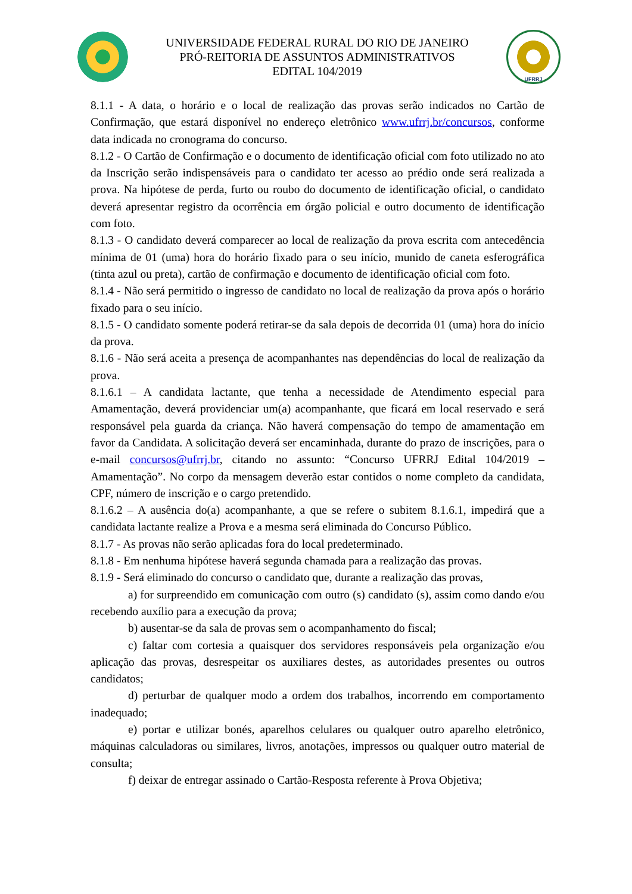UNIVERSIDADE FEDERAL RURAL DO RIO DE JANEIRO
PRÓ-REITORIA DE ASSUNTOS ADMINISTRATIVOS
EDITAL 104/2019
UFRRJ
8.1.1 - A data, o horário e o local de realização das provas serão indicados no Cartão de Confirmação, que estará disponível no endereço eletrônico www.ufrrj.br/concursos, conforme data indicada no cronograma do concurso.
8.1.2 - O Cartão de Confirmação e o documento de identificação oficial com foto utilizado no ato da Inscrição serão indispensáveis para o candidato ter acesso ao prédio onde será realizada a prova. Na hipótese de perda, furto ou roubo do documento de identificação oficial, o candidato deverá apresentar registro da ocorrência em órgão policial e outro documento de identificação com foto.
8.1.3 - O candidato deverá comparecer ao local de realização da prova escrita com antecedência mínima de 01 (uma) hora do horário fixado para o seu início, munido de caneta esferográfica (tinta azul ou preta), cartão de confirmação e documento de identificação oficial com foto.
8.1.4 - Não será permitido o ingresso de candidato no local de realização da prova após o horário fixado para o seu início.
8.1.5 - O candidato somente poderá retirar-se da sala depois de decorrida 01 (uma) hora do início da prova.
8.1.6 - Não será aceita a presença de acompanhantes nas dependências do local de realização da prova.
8.1.6.1 – A candidata lactante, que tenha a necessidade de Atendimento especial para Amamentação, deverá providenciar um(a) acompanhante, que ficará em local reservado e será responsável pela guarda da criança. Não haverá compensação do tempo de amamentação em favor da Candidata. A solicitação deverá ser encaminhada, durante do prazo de inscrições, para o e-mail concursos@ufrrj.br, citando no assunto: “Concurso UFRRJ Edital 104/2019 – Amamentação”. No corpo da mensagem deverão estar contidos o nome completo da candidata, CPF, número de inscrição e o cargo pretendido.
8.1.6.2 – A ausência do(a) acompanhante, a que se refere o subitem 8.1.6.1, impedirá que a candidata lactante realize a Prova e a mesma será eliminada do Concurso Público.
8.1.7 - As provas não serão aplicadas fora do local predeterminado.
8.1.8 - Em nenhuma hipótese haverá segunda chamada para a realização das provas.
8.1.9 - Será eliminado do concurso o candidato que, durante a realização das provas,
a) for surpreendido em comunicação com outro (s) candidato (s), assim como dando e/ou recebendo auxílio para a execução da prova;
b) ausentar-se da sala de provas sem o acompanhamento do fiscal;
c) faltar com cortesia a quaisquer dos servidores responsáveis pela organização e/ou aplicação das provas, desrespeitar os auxiliares destes, as autoridades presentes ou outros candidatos;
d) perturbar de qualquer modo a ordem dos trabalhos, incorrendo em comportamento inadequado;
e) portar e utilizar bonés, aparelhos celulares ou qualquer outro aparelho eletrônico, máquinas calculadoras ou similares, livros, anotações, impressos ou qualquer outro material de consulta;
f) deixar de entregar assinado o Cartão-Resposta referente à Prova Objetiva;